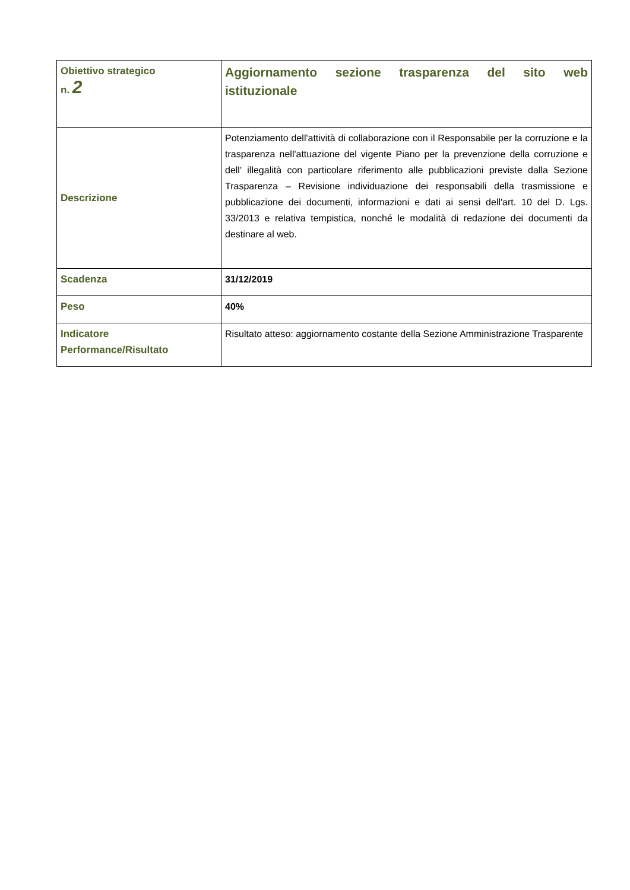| Obiettivo strategico n. 2 | Aggiornamento sezione trasparenza del sito web istituzionale |
| Descrizione | Potenziamento dell'attività di collaborazione con il Responsabile per la corruzione e la trasparenza nell'attuazione del vigente Piano per la prevenzione della corruzione e dell' illegalità con particolare riferimento alle pubblicazioni previste dalla Sezione Trasparenza – Revisione individuazione dei responsabili della trasmissione e pubblicazione dei documenti, informazioni e dati ai sensi dell'art. 10 del D. Lgs. 33/2013 e relativa tempistica, nonché le modalità di redazione dei documenti da destinare al web. |
| Scadenza | 31/12/2019 |
| Peso | 40% |
| Indicatore Performance/Risultato | Risultato atteso: aggiornamento costante della Sezione Amministrazione Trasparente |